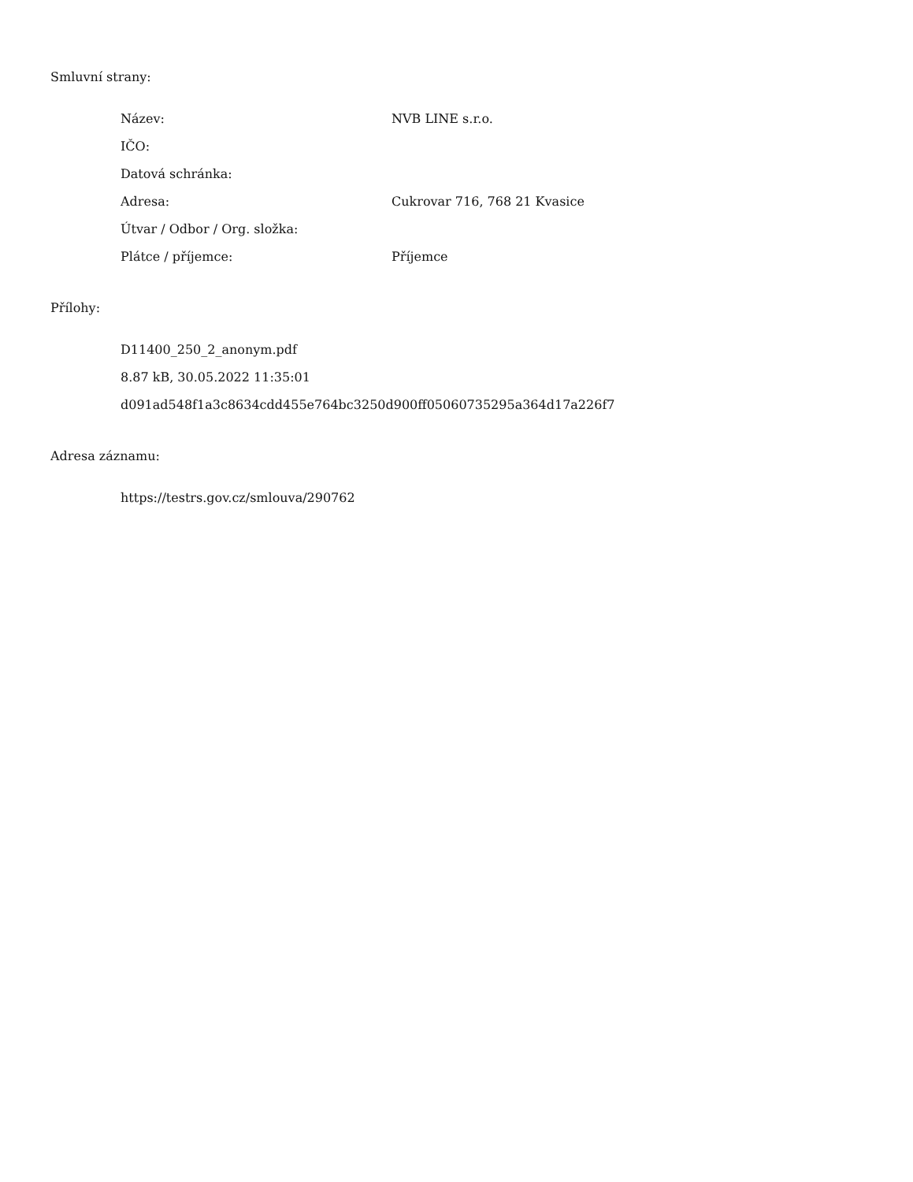Smluvní strany:
| Název: | NVB LINE s.r.o. |
| IČO: | |
| Datová schránka: | |
| Adresa: | Cukrovar 716, 768 21 Kvasice |
| Útvar / Odbor / Org. složka: | |
| Plátce / příjemce: | Příjemce |
Přílohy:
D11400_250_2_anonym.pdf
8.87 kB, 30.05.2022 11:35:01
d091ad548f1a3c8634cdd455e764bc3250d900ff05060735295a364d17a226f7
Adresa záznamu:
https://testrs.gov.cz/smlouva/290762